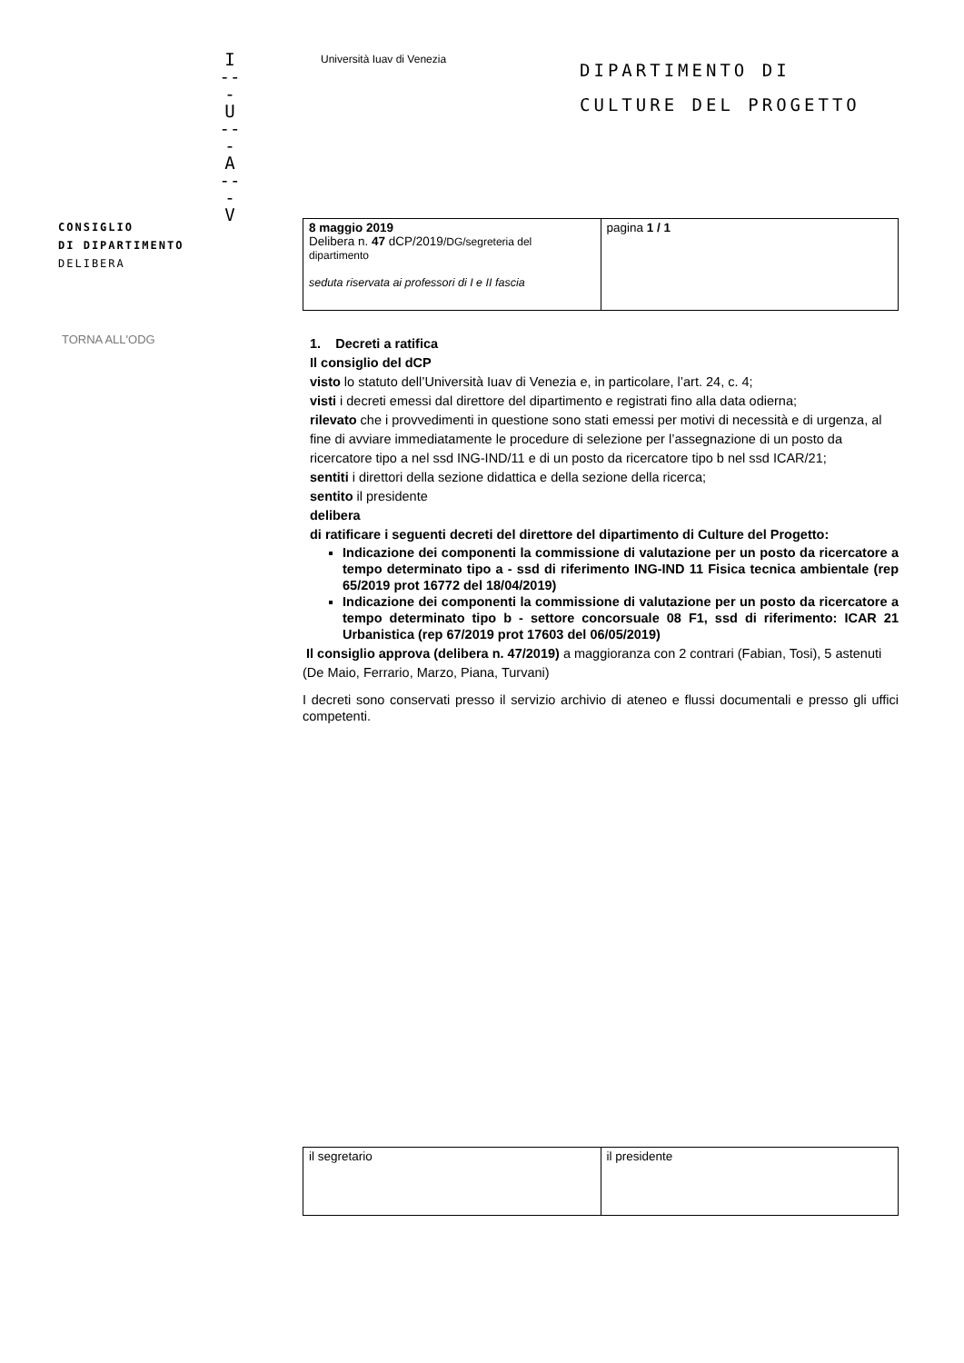I
---
U
---
A
---
V
Università Iuav di Venezia
DIPARTIMENTO DI
CULTURE DEL PROGETTO
CONSIGLIO
DI DIPARTIMENTO
DELIBERA
TORNA ALL'ODG
| 8 maggio 2019 Delibera n. 47 dCP/2019 /DG/segreteria del dipartimento seduta riservata ai professori di I e II fascia | pagina 1 / 1 |
1. Decreti a ratifica
Il consiglio del dCP
visto lo statuto dell’Università Iuav di Venezia e, in particolare, l’art. 24, c. 4;
visti i decreti emessi dal direttore del dipartimento e registrati fino alla data odierna;
rilevato che i provvedimenti in questione sono stati emessi per motivi di necessità e di urgenza, al fine di avviare immediatamente le procedure di selezione per l’assegnazione di un posto da ricercatore tipo a nel ssd ING-IND/11 e di un posto da ricercatore tipo b nel ssd ICAR/21;
sentiti i direttori della sezione didattica e della sezione della ricerca;
sentito il presidente
delibera
di ratificare i seguenti decreti del direttore del dipartimento di Culture del Progetto:
Indicazione dei componenti la commissione di valutazione per un posto da ricercatore a tempo determinato tipo a - ssd di riferimento ING-IND 11 Fisica tecnica ambientale (rep 65/2019 prot 16772 del 18/04/2019)
Indicazione dei componenti la commissione di valutazione per un posto da ricercatore a tempo determinato tipo b - settore concorsuale 08 F1, ssd di riferimento: ICAR 21 Urbanistica (rep 67/2019 prot 17603 del 06/05/2019)
Il consiglio approva (delibera n. 47/2019) a maggioranza con 2 contrari (Fabian, Tosi), 5 astenuti (De Maio, Ferrario, Marzo, Piana, Turvani)
I decreti sono conservati presso il servizio archivio di ateneo e flussi documentali e presso gli uffici competenti.
| il segretario | il presidente |